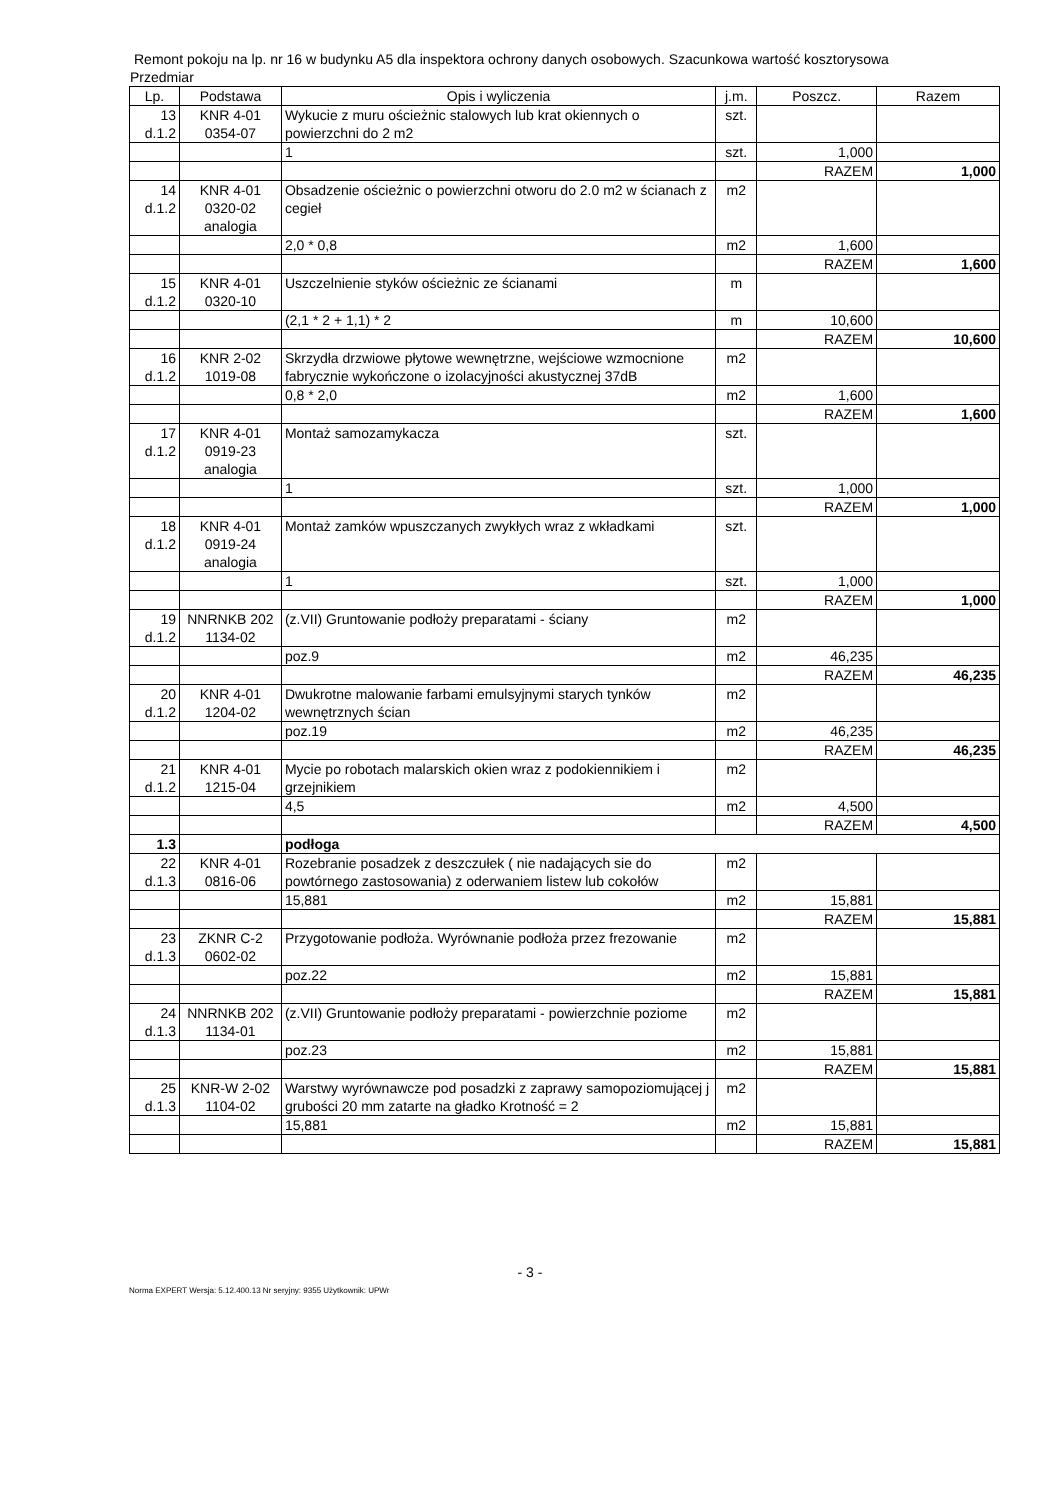Remont pokoju na lp. nr 16 w budynku A5 dla inspektora ochrony danych osobowych. Szacunkowa wartość kosztorysowa
Przedmiar
| Lp. | Podstawa | Opis i wyliczenia | j.m. | Poszcz. | Razem |
| --- | --- | --- | --- | --- | --- |
| 13 d.1.2 | KNR 4-01 0354-07 | Wykucie z muru ościeżnic stalowych lub krat okiennych o powierzchni do 2 m2 | szt. | | |
| | | 1 | szt. | 1,000 | |
| | | | | RAZEM | 1,000 |
| 14 d.1.2 | KNR 4-01 0320-02 analogia | Obsadzenie ościeżnic o powierzchni otworu do 2.0 m2 w ścianach z cegieł | m2 | | |
| | | 2,0 * 0,8 | m2 | 1,600 | |
| | | | | RAZEM | 1,600 |
| 15 d.1.2 | KNR 4-01 0320-10 | Uszczelnienie styków ościeżnic ze ścianami | m | | |
| | | (2,1 * 2 + 1,1) * 2 | m | 10,600 | |
| | | | | RAZEM | 10,600 |
| 16 d.1.2 | KNR 2-02 1019-08 | Skrzydła drzwiowe płytowe wewnętrzne, wejściowe wzmocnione fabrycznie wykończone o izolacyjności akustycznej 37dB | m2 | | |
| | | 0,8 * 2,0 | m2 | 1,600 | |
| | | | | RAZEM | 1,600 |
| 17 d.1.2 | KNR 4-01 0919-23 analogia | Montaż samozamykacza | szt. | | |
| | | 1 | szt. | 1,000 | |
| | | | | RAZEM | 1,000 |
| 18 d.1.2 | KNR 4-01 0919-24 analogia | Montaż zamków wpuszczanych zwykłych wraz z wkładkami | szt. | | |
| | | 1 | szt. | 1,000 | |
| | | | | RAZEM | 1,000 |
| 19 d.1.2 | NNRNKB 202 1134-02 | (z.VII) Gruntowanie podłoży preparatami - ściany | m2 | | |
| | | poz.9 | m2 | 46,235 | |
| | | | | RAZEM | 46,235 |
| 20 d.1.2 | KNR 4-01 1204-02 | Dwukrotne malowanie farbami emulsyjnymi starych tynków wewnętrznych ścian | m2 | | |
| | | poz.19 | m2 | 46,235 | |
| | | | | RAZEM | 46,235 |
| 21 d.1.2 | KNR 4-01 1215-04 | Mycie po robotach malarskich okien wraz z podokiennikiem i grzejnikiem | m2 | | |
| | | 4,5 | m2 | 4,500 | |
| | | | | RAZEM | 4,500 |
| 1.3 | | podłoga | | | |
| 22 d.1.3 | KNR 4-01 0816-06 | Rozebranie posadzek z deszczułek ( nie nadających sie do powtórnego zastosowania) z oderwaniem listew lub cokołów | m2 | | |
| | | 15,881 | m2 | 15,881 | |
| | | | | RAZEM | 15,881 |
| 23 d.1.3 | ZKNR C-2 0602-02 | Przygotowanie podłoża. Wyrównanie podłoża przez frezowanie | m2 | | |
| | | poz.22 | m2 | 15,881 | |
| | | | | RAZEM | 15,881 |
| 24 d.1.3 | NNRNKB 202 1134-01 | (z.VII) Gruntowanie podłoży preparatami - powierzchnie poziome | m2 | | |
| | | poz.23 | m2 | 15,881 | |
| | | | | RAZEM | 15,881 |
| 25 d.1.3 | KNR-W 2-02 1104-02 | Warstwy wyrównawcze pod posadzki z zaprawy samopoziomującej j grubości 20 mm zatarte na gładko Krotność = 2 | m2 | | |
| | | 15,881 | m2 | 15,881 | |
| | | | | RAZEM | 15,881 |
- 3 -
Norma EXPERT Wersja: 5.12.400.13 Nr seryjny: 9355 Użytkownik: UPWr